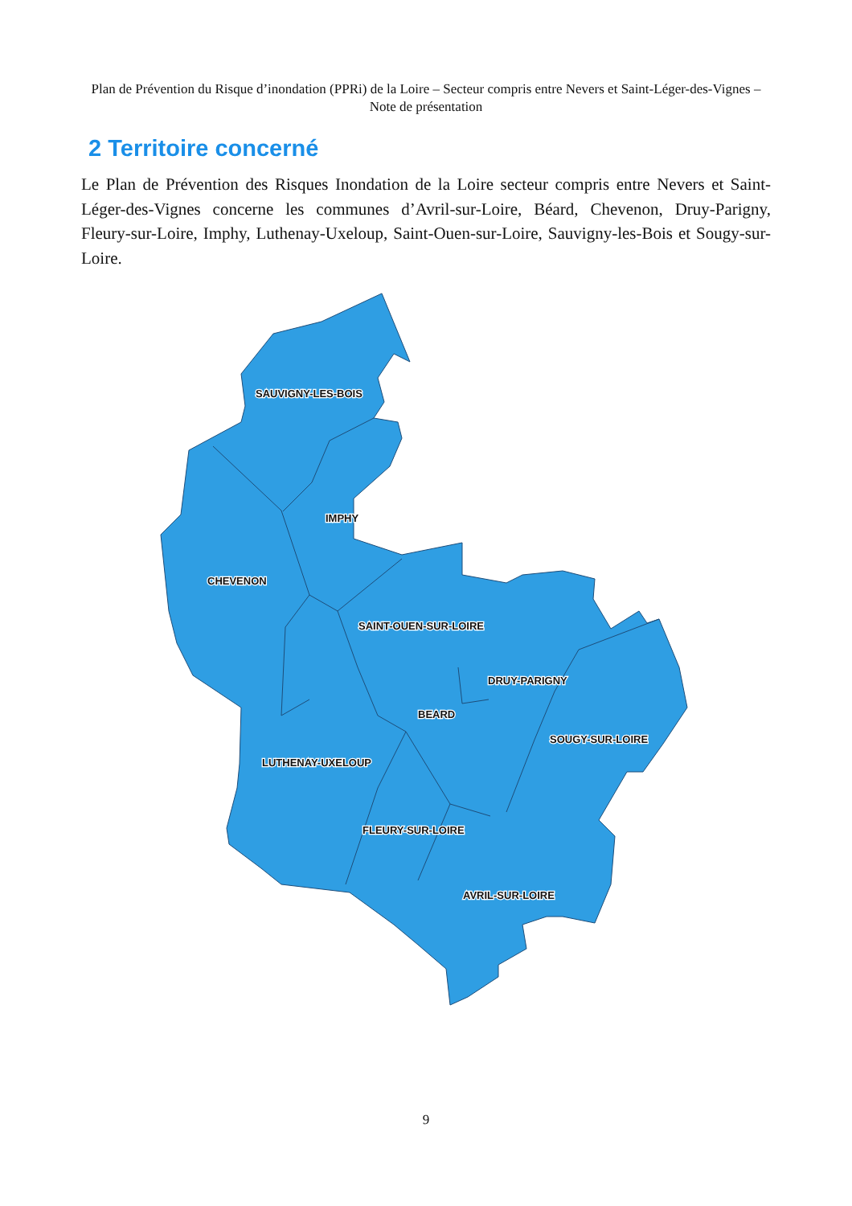Plan de Prévention du Risque d’inondation (PPRi) de la Loire – Secteur compris entre Nevers et Saint-Léger-des-Vignes – Note de présentation
2 Territoire concerné
Le Plan de Prévention des Risques Inondation de la Loire secteur compris entre Nevers et Saint-Léger-des-Vignes concerne les communes d’Avril-sur-Loire, Béard, Chevenon, Druy-Parigny, Fleury-sur-Loire, Imphy, Luthenay-Uxeloup, Saint-Ouen-sur-Loire, Sauvigny-les-Bois et Sougy-sur-Loire.
SAUVIGNY-LES-BOIS
IMPHY
CHEVENON
SAINT-OUEN-SUR-LOIRE
DRUY-PARIGNY
BEARD
SOUGY-SUR-LOIRE
LUTHENAY-UXELOUP
FLEURY-SUR-LOIRE
AVRIL-SUR-LOIRE
9